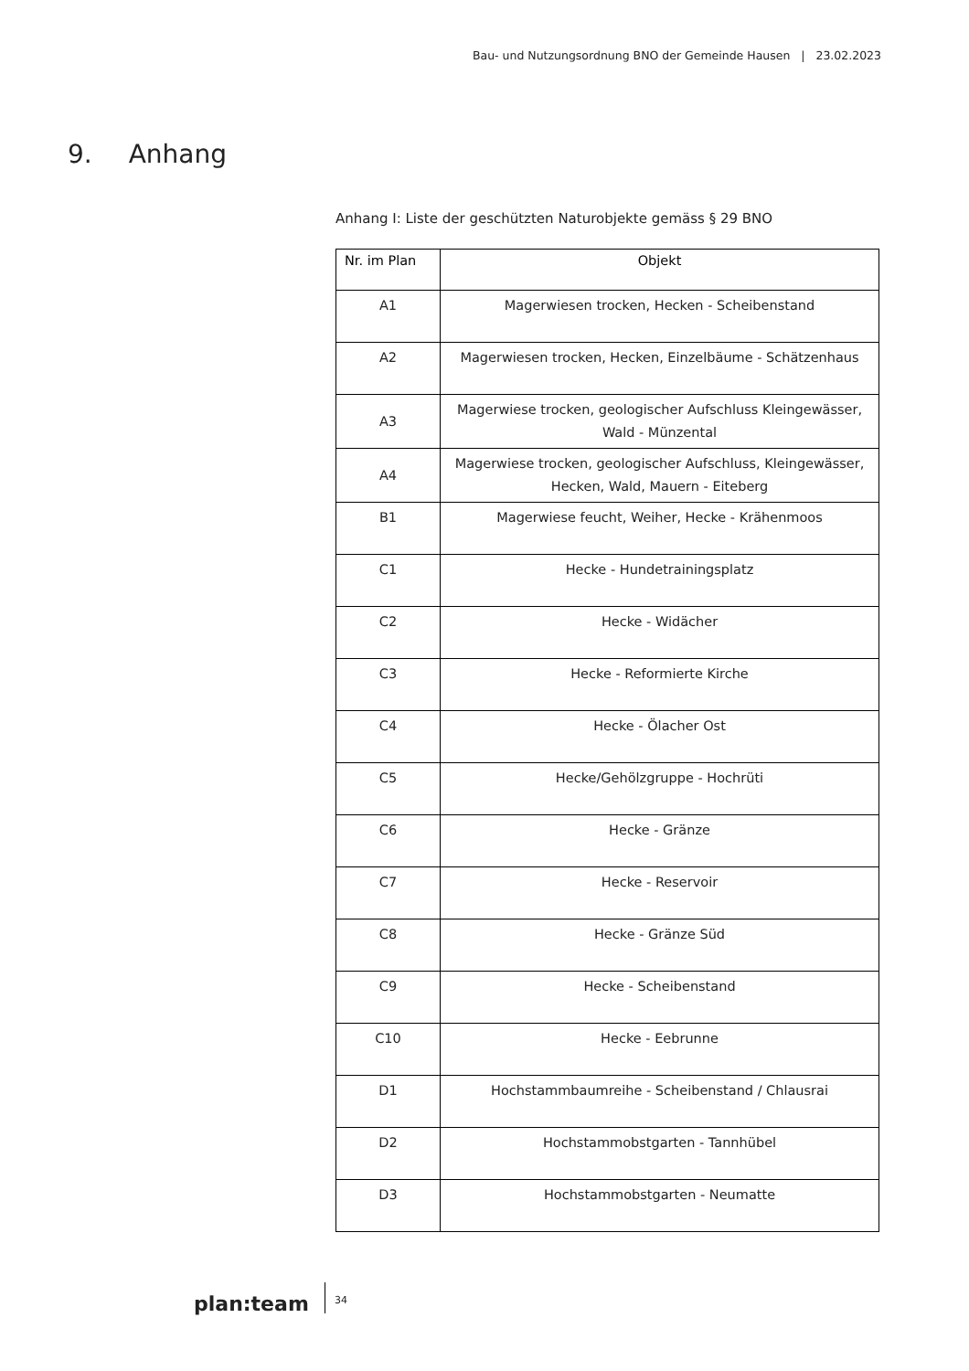Bau- und Nutzungsordnung BNO der Gemeinde Hausen | 23.02.2023
9. Anhang
Anhang I: Liste der geschützten Naturobjekte gemäss § 29 BNO
| Nr. im Plan | Objekt |
| --- | --- |
| A1 | Magerwiesen trocken, Hecken - Scheibenstand |
| A2 | Magerwiesen trocken, Hecken, Einzelbäume - Schätzenhaus |
| A3 | Magerwiese trocken, geologischer Aufschluss Kleingewässer, Wald - Münzental |
| A4 | Magerwiese trocken, geologischer Aufschluss, Kleingewässer, Hecken, Wald, Mauern - Eiteberg |
| B1 | Magerwiese feucht, Weiher, Hecke - Krähenmoos |
| C1 | Hecke - Hundetrainingsplatz |
| C2 | Hecke - Widächer |
| C3 | Hecke - Reformierte Kirche |
| C4 | Hecke - Ölacher Ost |
| C5 | Hecke/Gehölzgruppe - Hochrüti |
| C6 | Hecke - Gränze |
| C7 | Hecke - Reservoir |
| C8 | Hecke - Gränze Süd |
| C9 | Hecke - Scheibenstand |
| C10 | Hecke - Eebrunne |
| D1 | Hochstammbaumreihe - Scheibenstand / Chlausrai |
| D2 | Hochstammobstgarten - Tannhübel |
| D3 | Hochstammobstgarten - Neumatte |
plan:team
34